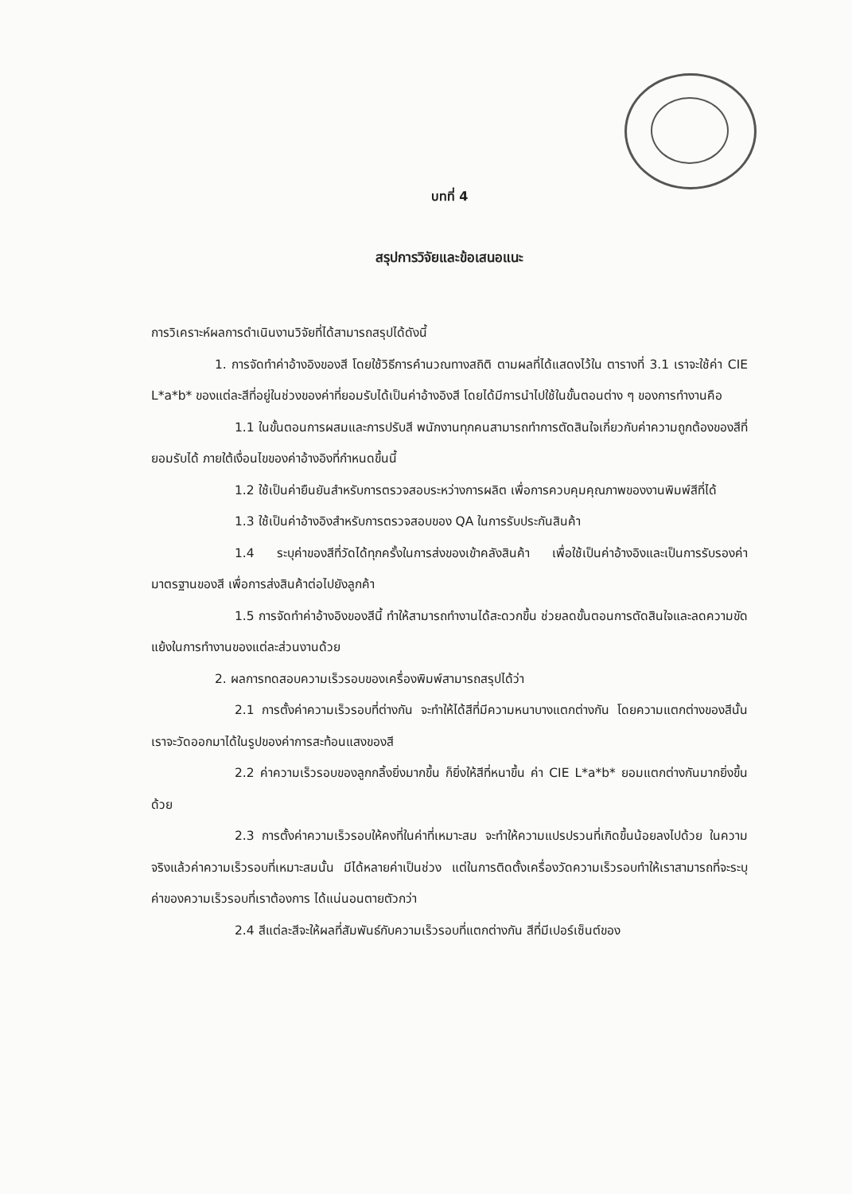บทที่ 4
สรุปการวิจัยและข้อเสนอแนะ
การวิเคราะห์ผลการดำเนินงานวิจัยที่ได้สามารถสรุปได้ดังนี้
1. การจัดทำค่าอ้างอิงของสี โดยใช้วิธีการคำนวณทางสถิติ ตามผลที่ได้แสดงไว้ใน ตารางที่ 3.1 เราจะใช้ค่า CIE L*a*b* ของแต่ละสีที่อยู่ในช่วงของค่าที่ยอมรับได้เป็นค่าอ้างอิงสี โดยได้มีการนำไปใช้ในขั้นตอนต่าง ๆ ของการทำงานคือ
1.1 ในขั้นตอนการผสมและการปรับสี พนักงานทุกคนสามารถทำการตัดสินใจเกี่ยวกับค่าความถูกต้องของสีที่ยอมรับได้ ภายใต้เงื่อนไขของค่าอ้างอิงที่กำหนดขึ้นนี้
1.2 ใช้เป็นค่ายืนยันสำหรับการตรวจสอบระหว่างการผลิต เพื่อการควบคุมคุณภาพของงานพิมพ์สีที่ได้
1.3 ใช้เป็นค่าอ้างอิงสำหรับการตรวจสอบของ QA ในการรับประกันสินค้า
1.4 ระบุค่าของสีที่วัดได้ทุกครั้งในการส่งของเข้าคลังสินค้า เพื่อใช้เป็นค่าอ้างอิงและเป็นการรับรองค่ามาตรฐานของสี เพื่อการส่งสินค้าต่อไปยังลูกค้า
1.5 การจัดทำค่าอ้างอิงของสีนี้ ทำให้สามารถทำงานได้สะดวกขึ้น ช่วยลดขั้นตอนการตัดสินใจและลดความขัดแย้งในการทำงานของแต่ละส่วนงานด้วย
2. ผลการทดสอบความเร็วรอบของเครื่องพิมพ์สามารถสรุปได้ว่า
2.1 การตั้งค่าความเร็วรอบที่ต่างกัน จะทำให้ได้สีที่มีความหนาบางแตกต่างกัน โดยความแตกต่างของสีนั้น เราจะวัดออกมาได้ในรูปของค่าการสะท้อนแสงของสี
2.2 ค่าความเร็วรอบของลูกกลิ้งยิ่งมากขึ้น ก็ยิ่งให้สีที่หนาขึ้น ค่า CIE L*a*b* ยอมแตกต่างกันมากยิ่งขึ้นด้วย
2.3 การตั้งค่าความเร็วรอบให้คงที่ในค่าที่เหมาะสม จะทำให้ความแปรปรวนที่เกิดขึ้นน้อยลงไปด้วย ในความจริงแล้วค่าความเร็วรอบที่เหมาะสมนั้น มีได้หลายค่าเป็นช่วง แต่ในการติดตั้งเครื่องวัดความเร็วรอบทำให้เราสามารถที่จะระบุค่าของความเร็วรอบที่เราต้องการ ได้แน่นอนตายตัวกว่า
2.4 สีแต่ละสีจะให้ผลที่สัมพันธ์กับความเร็วรอบที่แตกต่างกัน สีที่มีเปอร์เซ็นต์ของ